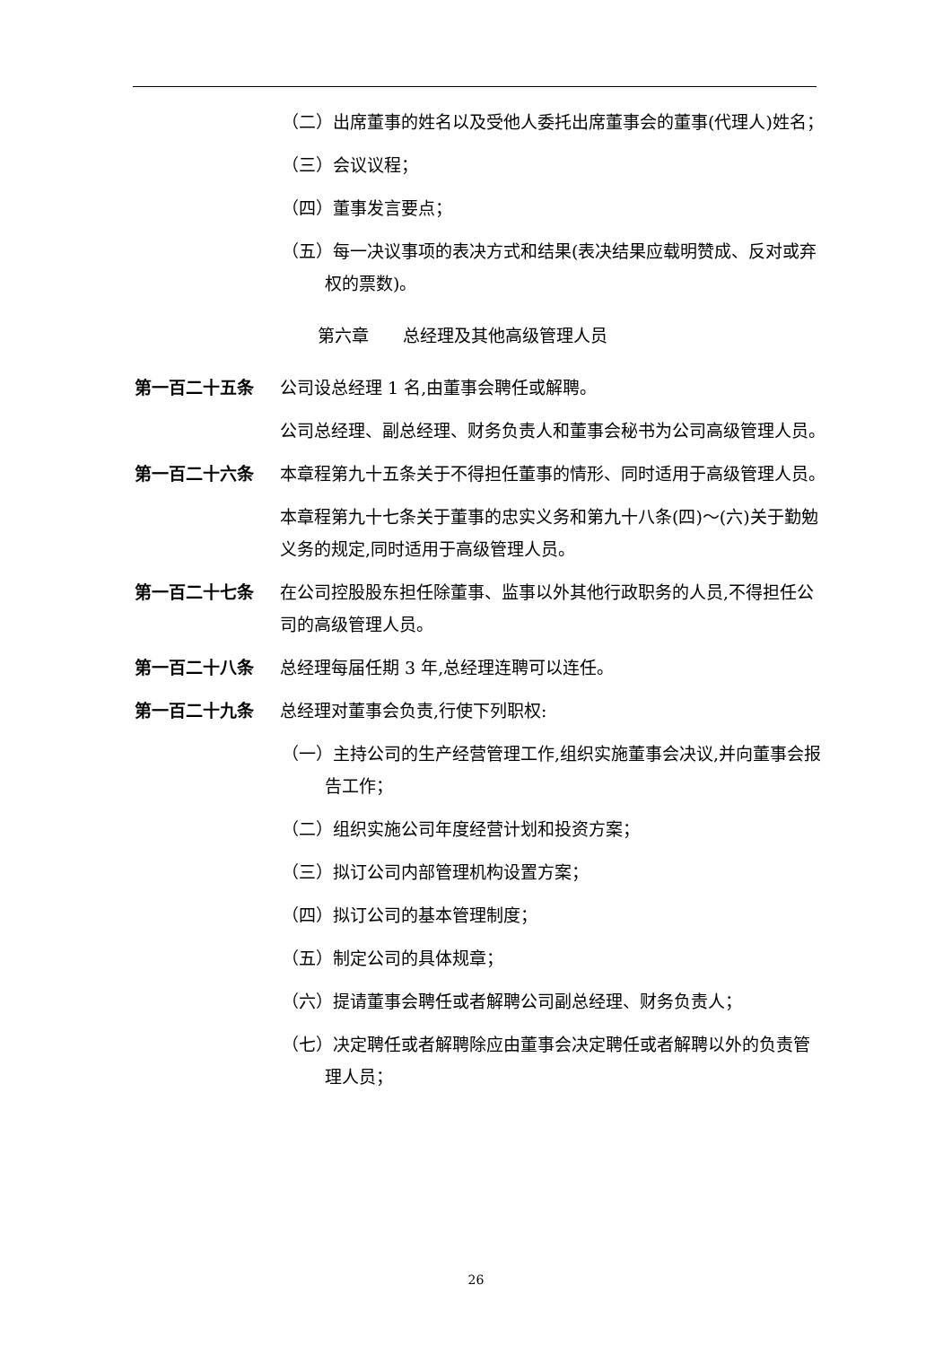（二）出席董事的姓名以及受他人委托出席董事会的董事(代理人)姓名；
（三）会议议程；
（四）董事发言要点；
（五）每一决议事项的表决方式和结果(表决结果应载明赞成、反对或弃权的票数)。
第六章　　总经理及其他高级管理人员
第一百二十五条 公司设总经理 1 名,由董事会聘任或解聘。
公司总经理、副总经理、财务负责人和董事会秘书为公司高级管理人员。
第一百二十六条 本章程第九十五条关于不得担任董事的情形、同时适用于高级管理人员。
本章程第九十七条关于董事的忠实义务和第九十八条(四)～(六)关于勤勉义务的规定,同时适用于高级管理人员。
第一百二十七条 在公司控股股东担任除董事、监事以外其他行政职务的人员,不得担任公司的高级管理人员。
第一百二十八条 总经理每届任期 3 年,总经理连聘可以连任。
第一百二十九条 总经理对董事会负责,行使下列职权:
（一）主持公司的生产经营管理工作,组织实施董事会决议,并向董事会报告工作；
（二）组织实施公司年度经营计划和投资方案；
（三）拟订公司内部管理机构设置方案；
（四）拟订公司的基本管理制度；
（五）制定公司的具体规章；
（六）提请董事会聘任或者解聘公司副总经理、财务负责人；
（七）决定聘任或者解聘除应由董事会决定聘任或者解聘以外的负责管理人员；
26